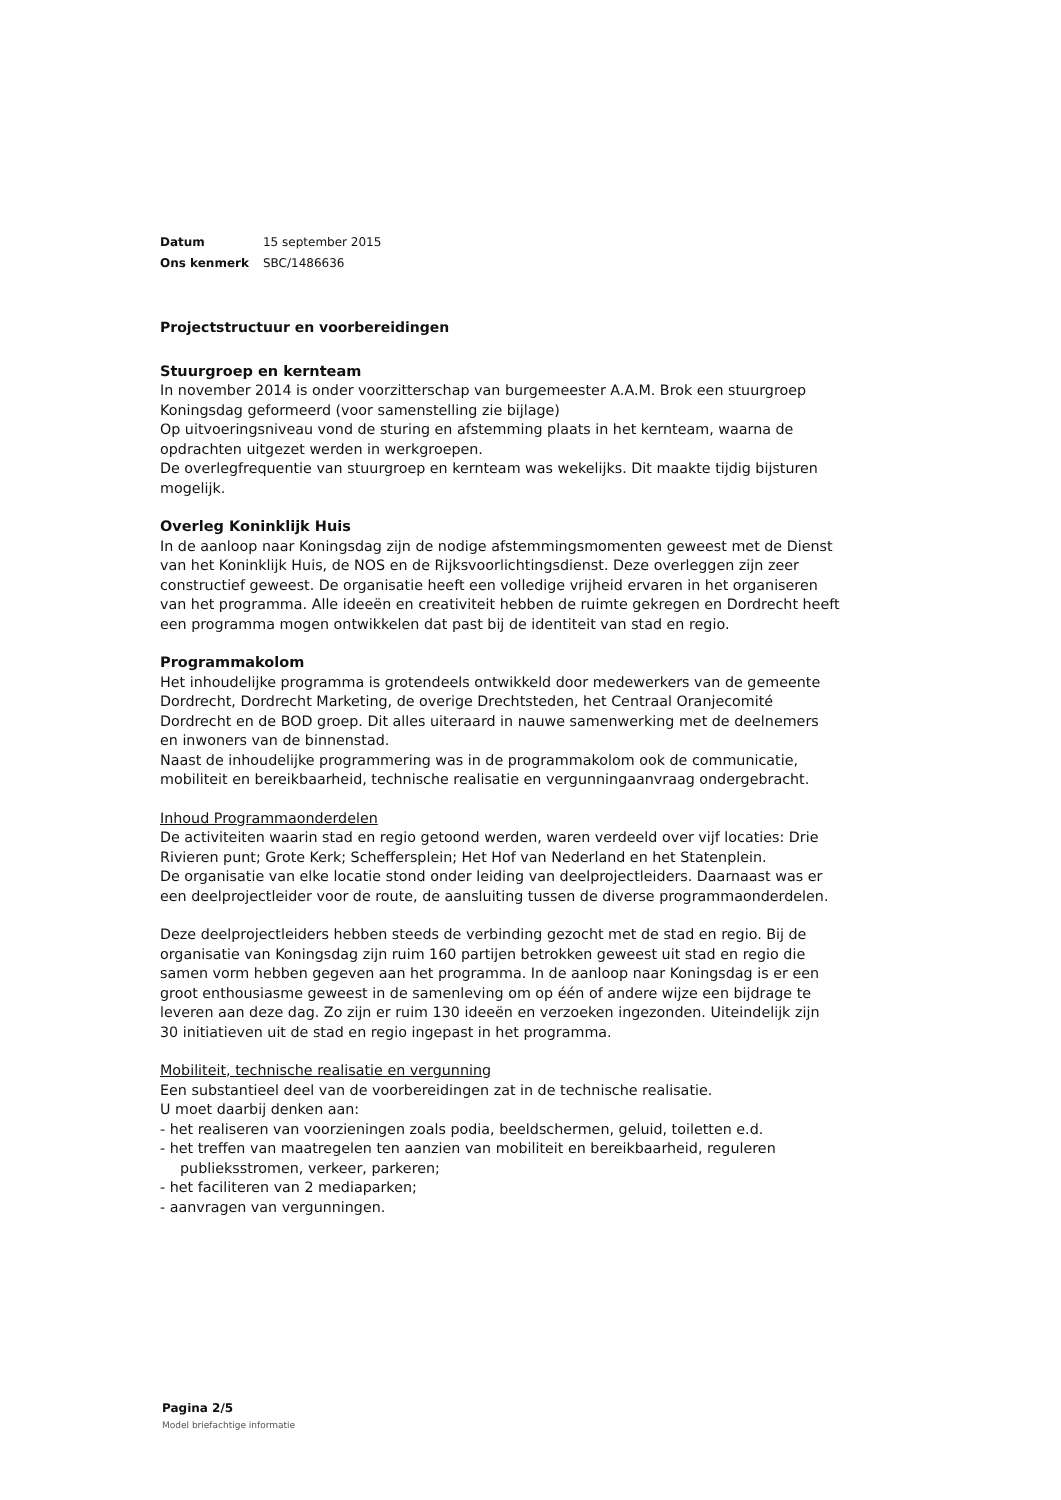| Datum | 15 september 2015 |
| Ons kenmerk | SBC/1486636 |
Projectstructuur en voorbereidingen
Stuurgroep en kernteam
In november 2014 is onder voorzitterschap van burgemeester A.A.M. Brok een stuurgroep Koningsdag geformeerd (voor samenstelling zie bijlage)
Op uitvoeringsniveau vond de sturing en afstemming plaats in het kernteam, waarna de opdrachten uitgezet werden in werkgroepen.
De overlegfrequentie van stuurgroep en kernteam was wekelijks. Dit maakte tijdig bijsturen mogelijk.
Overleg Koninklijk Huis
In de aanloop naar Koningsdag zijn de nodige afstemmingsmomenten geweest met de Dienst van het Koninklijk Huis, de NOS en de Rijksvoorlichtingsdienst. Deze overleggen zijn zeer constructief geweest. De organisatie heeft een volledige vrijheid ervaren in het organiseren van het programma. Alle ideeën en creativiteit hebben de ruimte gekregen en Dordrecht heeft een programma mogen ontwikkelen dat past bij de identiteit van stad en regio.
Programmakolom
Het inhoudelijke programma is grotendeels ontwikkeld door medewerkers van de gemeente Dordrecht, Dordrecht Marketing, de overige Drechtsteden, het Centraal Oranjecomité Dordrecht en de BOD groep. Dit alles uiteraard in nauwe samenwerking met de deelnemers en inwoners van de binnenstad.
Naast de inhoudelijke programmering was in de programmakolom ook de communicatie, mobiliteit en bereikbaarheid, technische realisatie en vergunningaanvraag ondergebracht.
Inhoud Programmaonderdelen
De activiteiten waarin stad en regio getoond werden, waren verdeeld over vijf locaties: Drie Rivieren punt; Grote Kerk; Scheffersplein; Het Hof van Nederland en het Statenplein.
De organisatie van elke locatie stond onder leiding van deelprojectleiders. Daarnaast was er een deelprojectleider voor de route, de aansluiting tussen de diverse programmaonderdelen.
Deze deelprojectleiders hebben steeds de verbinding gezocht met de stad en regio. Bij de organisatie van Koningsdag zijn ruim 160 partijen betrokken geweest uit stad en regio die samen vorm hebben gegeven aan het programma. In de aanloop naar Koningsdag is er een groot enthousiasme geweest in de samenleving om op één of andere wijze een bijdrage te leveren aan deze dag. Zo zijn er ruim 130 ideeën en verzoeken ingezonden. Uiteindelijk zijn 30 initiatieven uit de stad en regio ingepast in het programma.
Mobiliteit, technische realisatie en vergunning
Een substantieel deel van de voorbereidingen zat in de technische realisatie.
U moet daarbij denken aan:
- het realiseren van voorzieningen zoals podia, beeldschermen, geluid, toiletten e.d.
- het treffen van maatregelen ten aanzien van mobiliteit en bereikbaarheid, reguleren publieksstromen, verkeer, parkeren;
- het faciliteren van 2 mediaparken;
- aanvragen van vergunningen.
Pagina 2/5
Model briefachtige informatie